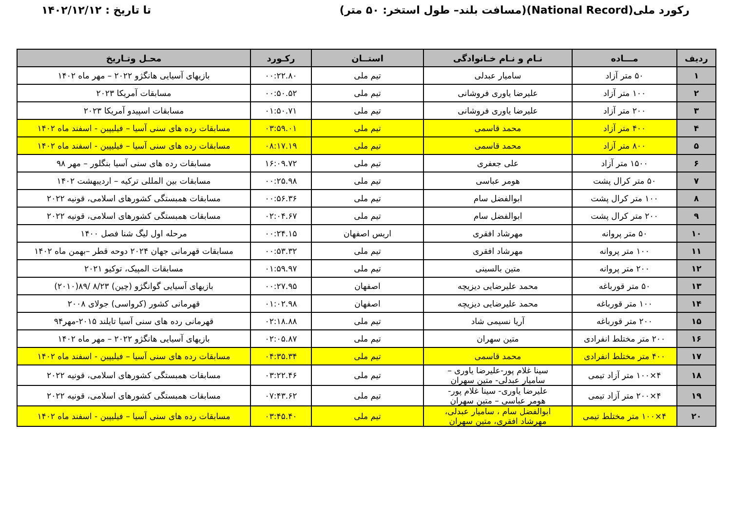رکورد ملی(National Record)(مسافت بلند– طول استخر: ۵۰ متر)
تا تاریخ : ۱۴۰۲/۱۲/۱۲
| ردیف | مـــاده | نـام و نـام خـانوادگی | استــان | رکـورد | محـل وتـاریخ |
| --- | --- | --- | --- | --- | --- |
| ۱ | ۵۰ متر آزاد | سامیار عبدلی | تیم ملی | ۰۰:۲۲.۸۰ | بازیهای آسیایی هانگژو ۲۰۲۲ – مهر ماه ۱۴۰۲ |
| ۲ | ۱۰۰ متر آزاد | علیرضا یاوری فروشانی | تیم ملی | ۰۰:۵۰.۵۲ | مسابقات آمریکا ۲۰۲۳ |
| ۳ | ۲۰۰ متر آزاد | علیرضا یاوری فروشانی | تیم ملی | ۰۱:۵۰.۷۱ | مسابقات اسپیدو آمریکا ۲۰۲۳ |
| ۴ | ۴۰۰ متر آزاد | محمد قاسمی | تیم ملی | ۰۳:۵۹.۰۱ | مسابقات رده های سنی آسیا – فیلیپین - اسفند ماه ۱۴۰۲ |
| ۵ | ۸۰۰ متر آزاد | محمد قاسمی | تیم ملی | ۰۸:۱۷.۱۹ | مسابقات رده های سنی آسیا – فیلیپین - اسفند ماه ۱۴۰۲ |
| ۶ | ۱۵۰۰ متر آزاد | علی جعفری | تیم ملی | ۱۶:۰۹.۷۲ | مسابقات رده های سنی آسیا بنگلور – مهر ۹۸ |
| ۷ | ۵۰ متر کرال پشت | هومر عباسی | تیم ملی | ۰۰:۲۵.۹۸ | مسابقات بین المللی ترکیه – اردیبهشت ۱۴۰۲ |
| ۸ | ۱۰۰ متر کرال پشت | ابوالفضل سام | تیم ملی | ۰۰:۵۶.۳۶ | مسابقات همبستگی کشورهای اسلامی، قونیه ۲۰۲۲ |
| ۹ | ۲۰۰ متر کرال پشت | ابوالفضل سام | تیم ملی | ۰۲:۰۴.۶۷ | مسابقات همبستگی کشورهای اسلامی، قونیه ۲۰۲۲ |
| ۱۰ | ۵۰ متر پروانه | مهرشاد افقری | اریس اصفهان | ۰۰:۲۴.۱۵ | مرحله اول لیگ شنا فصل ۱۴۰۰ |
| ۱۱ | ۱۰۰ متر پروانه | مهرشاد افقری | تیم ملی | ۰۰:۵۳.۳۲ | مسابقات قهرمانی جهان ۲۰۲۴ دوحه قطر –بهمن ماه ۱۴۰۲ |
| ۱۲ | ۲۰۰ متر پروانه | متین بالسینی | تیم ملی | ۰۱:۵۹.۹۷ | مسابقات المپیک، توکیو ۲۰۲۱ |
| ۱۳ | ۵۰ متر قورباغه | محمد علیرضایی دیزیچه | اصفهان | ۰۰:۲۷.۹۵ | بازیهای آسیایی گوانگژو (چین) ۸/۲۳ /۸۹(۲۰۱۰) |
| ۱۴ | ۱۰۰ متر قورباغه | محمد علیرضایی دیزیچه | اصفهان | ۰۱:۰۲.۹۸ | قهرمانی کشور (کرواسی) جولای ۲۰۰۸ |
| ۱۵ | ۲۰۰ متر قورباغه | آریا نسیمی شاد | تیم ملی | ۰۲:۱۸.۸۸ | قهرمانی رده های سنی آسیا تایلند ۲۰۱۵-مهر۹۴ |
| ۱۶ | ۲۰۰ متر مختلط انفرادی | متین سهران | تیم ملی | ۰۲:۰۵.۸۷ | بازیهای آسیایی هانگژو ۲۰۲۲ – مهر ماه ۱۴۰۲ |
| ۱۷ | ۴۰۰ متر مختلط انفرادی | محمد قاسمی | تیم ملی | ۰۴:۳۵.۳۴ | مسابقات رده های سنی آسیا – فیلیپین - اسفند ماه ۱۴۰۲ |
| ۱۸ | ۴×۱۰۰ متر آزاد تیمی | سینا غلام پور-علیرضا یاوری – سامیار عبدلی- متین سهران | تیم ملی | ۰۳:۲۲.۴۶ | مسابقات همبستگی کشورهای اسلامی، قونیه ۲۰۲۲ |
| ۱۹ | ۴×۲۰۰ متر آزاد تیمی | علیرضا یاوری- سینا غلام پور- هومر عباسی – متین سهران | تیم ملی | ۰۷:۴۳.۶۲ | مسابقات همبستگی کشورهای اسلامی، قونیه ۲۰۲۲ |
| ۲۰ | ۴×۱۰۰ متر مختلط تیمی | ابوالفضل سام ، سامیار عبدلی، مهرشاد افقری، متین سهران | تیم ملی | ۰۳:۴۵.۴۰ | مسابقات رده های سنی آسیا – فیلیپین - اسفند ماه ۱۴۰۲ |